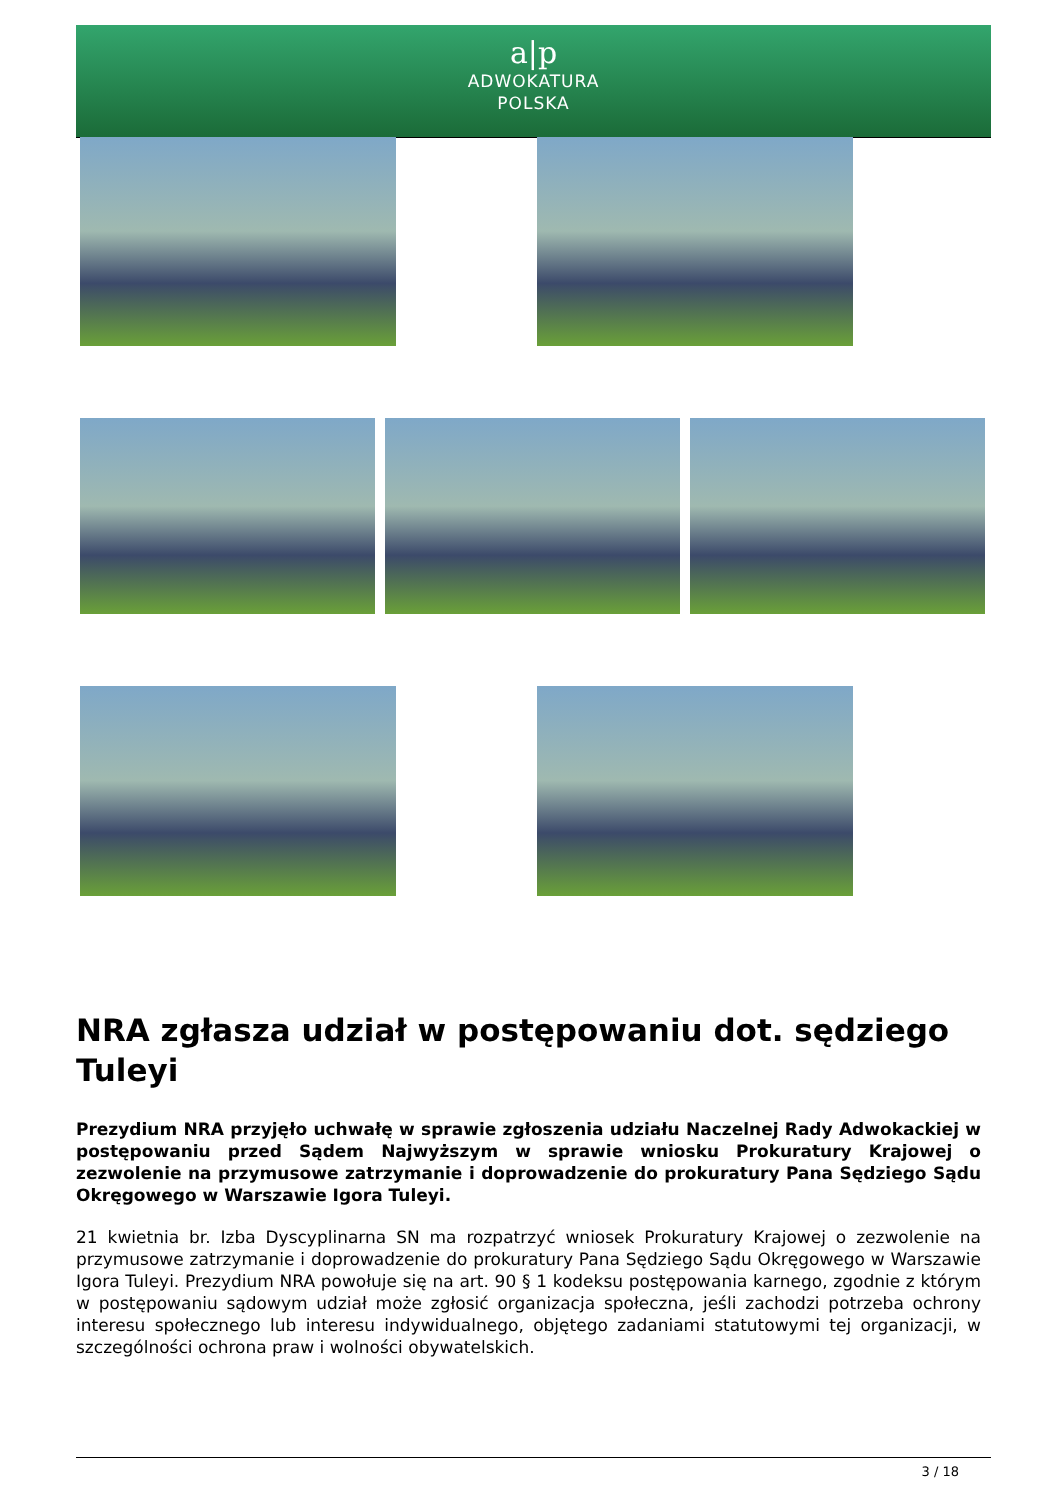a|p
ADWOKATURA
POLSKA
NRA zgłasza udział w postępowaniu dot. sędziego Tuleyi
Prezydium NRA przyjęło uchwałę w sprawie zgłoszenia udziału Naczelnej Rady Adwokackiej w postępowaniu przed Sądem Najwyższym w sprawie wniosku Prokuratury Krajowej o zezwolenie na przymusowe zatrzymanie i doprowadzenie do prokuratury Pana Sędziego Sądu Okręgowego w Warszawie Igora Tuleyi.
21 kwietnia br. Izba Dyscyplinarna SN ma rozpatrzyć wniosek Prokuratury Krajowej o zezwolenie na przymusowe zatrzymanie i doprowadzenie do prokuratury Pana Sędziego Sądu Okręgowego w Warszawie Igora Tuleyi. Prezydium NRA powołuje się na art. 90 § 1 kodeksu postępowania karnego, zgodnie z którym w postępowaniu sądowym udział może zgłosić organizacja społeczna, jeśli zachodzi potrzeba ochrony interesu społecznego lub interesu indywidualnego, objętego zadaniami statutowymi tej organizacji, w szczególności ochrona praw i wolności obywatelskich.
3 / 18